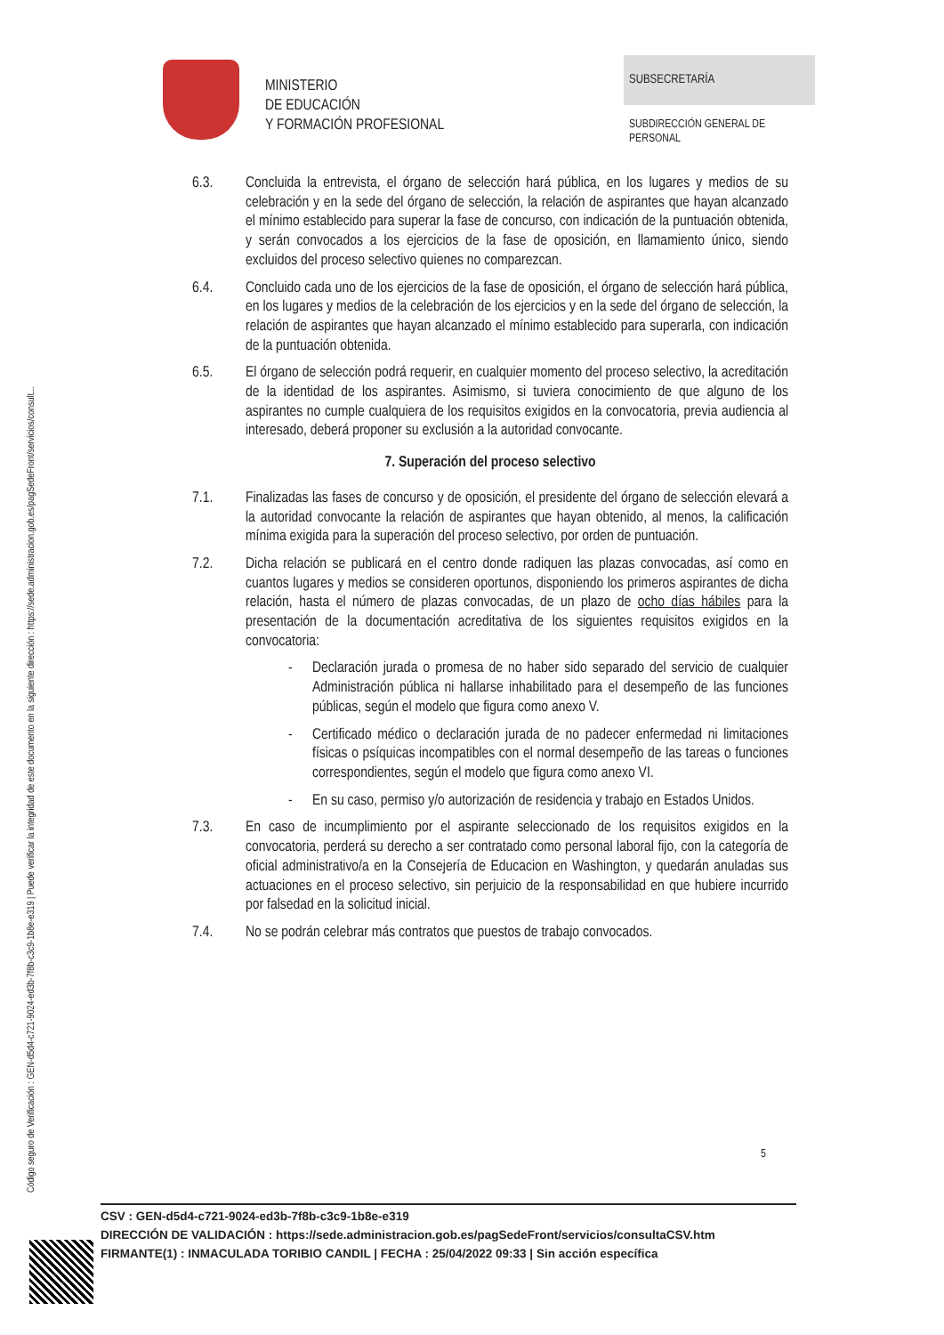Código seguro de Verificación : GEN-d5d4-c721-9024-ed3b-7f8b-c3c9-1b8e-e319 | Puede verificar la integridad de este documento en la siguiente dirección : https://sede.administracion.gob.es/pagSedeFront/servicios/consult...
MINISTERIO
DE EDUCACIÓN
Y FORMACIÓN PROFESIONAL
SUBSECRETARÍA
SUBDIRECCIÓN GENERAL DE
PERSONAL
6.3. Concluida la entrevista, el órgano de selección hará pública, en los lugares y medios de su celebración y en la sede del órgano de selección, la relación de aspirantes que hayan alcanzado el mínimo establecido para superar la fase de concurso, con indicación de la puntuación obtenida, y serán convocados a los ejercicios de la fase de oposición, en llamamiento único, siendo excluidos del proceso selectivo quienes no comparezcan.
6.4. Concluido cada uno de los ejercicios de la fase de oposición, el órgano de selección hará pública, en los lugares y medios de la celebración de los ejercicios y en la sede del órgano de selección, la relación de aspirantes que hayan alcanzado el mínimo establecido para superarla, con indicación de la puntuación obtenida.
6.5. El órgano de selección podrá requerir, en cualquier momento del proceso selectivo, la acreditación de la identidad de los aspirantes. Asimismo, si tuviera conocimiento de que alguno de los aspirantes no cumple cualquiera de los requisitos exigidos en la convocatoria, previa audiencia al interesado, deberá proponer su exclusión a la autoridad convocante.
7. Superación del proceso selectivo
7.1. Finalizadas las fases de concurso y de oposición, el presidente del órgano de selección elevará a la autoridad convocante la relación de aspirantes que hayan obtenido, al menos, la calificación mínima exigida para la superación del proceso selectivo, por orden de puntuación.
7.2. Dicha relación se publicará en el centro donde radiquen las plazas convocadas, así como en cuantos lugares y medios se consideren oportunos, disponiendo los primeros aspirantes de dicha relación, hasta el número de plazas convocadas, de un plazo de ocho días hábiles para la presentación de la documentación acreditativa de los siguientes requisitos exigidos en la convocatoria:
- Declaración jurada o promesa de no haber sido separado del servicio de cualquier Administración pública ni hallarse inhabilitado para el desempeño de las funciones públicas, según el modelo que figura como anexo V.
- Certificado médico o declaración jurada de no padecer enfermedad ni limitaciones físicas o psíquicas incompatibles con el normal desempeño de las tareas o funciones correspondientes, según el modelo que figura como anexo VI.
- En su caso, permiso y/o autorización de residencia y trabajo en Estados Unidos.
7.3. En caso de incumplimiento por el aspirante seleccionado de los requisitos exigidos en la convocatoria, perderá su derecho a ser contratado como personal laboral fijo, con la categoría de oficial administrativo/a en la Consejería de Educacion en Washington, y quedarán anuladas sus actuaciones en el proceso selectivo, sin perjuicio de la responsabilidad en que hubiere incurrido por falsedad en la solicitud inicial.
7.4. No se podrán celebrar más contratos que puestos de trabajo convocados.
5
CSV : GEN-d5d4-c721-9024-ed3b-7f8b-c3c9-1b8e-e319
DIRECCIÓN DE VALIDACIÓN : https://sede.administracion.gob.es/pagSedeFront/servicios/consultaCSV.htm
FIRMANTE(1) : INMACULADA TORIBIO CANDIL | FECHA : 25/04/2022 09:33 | Sin acción específica